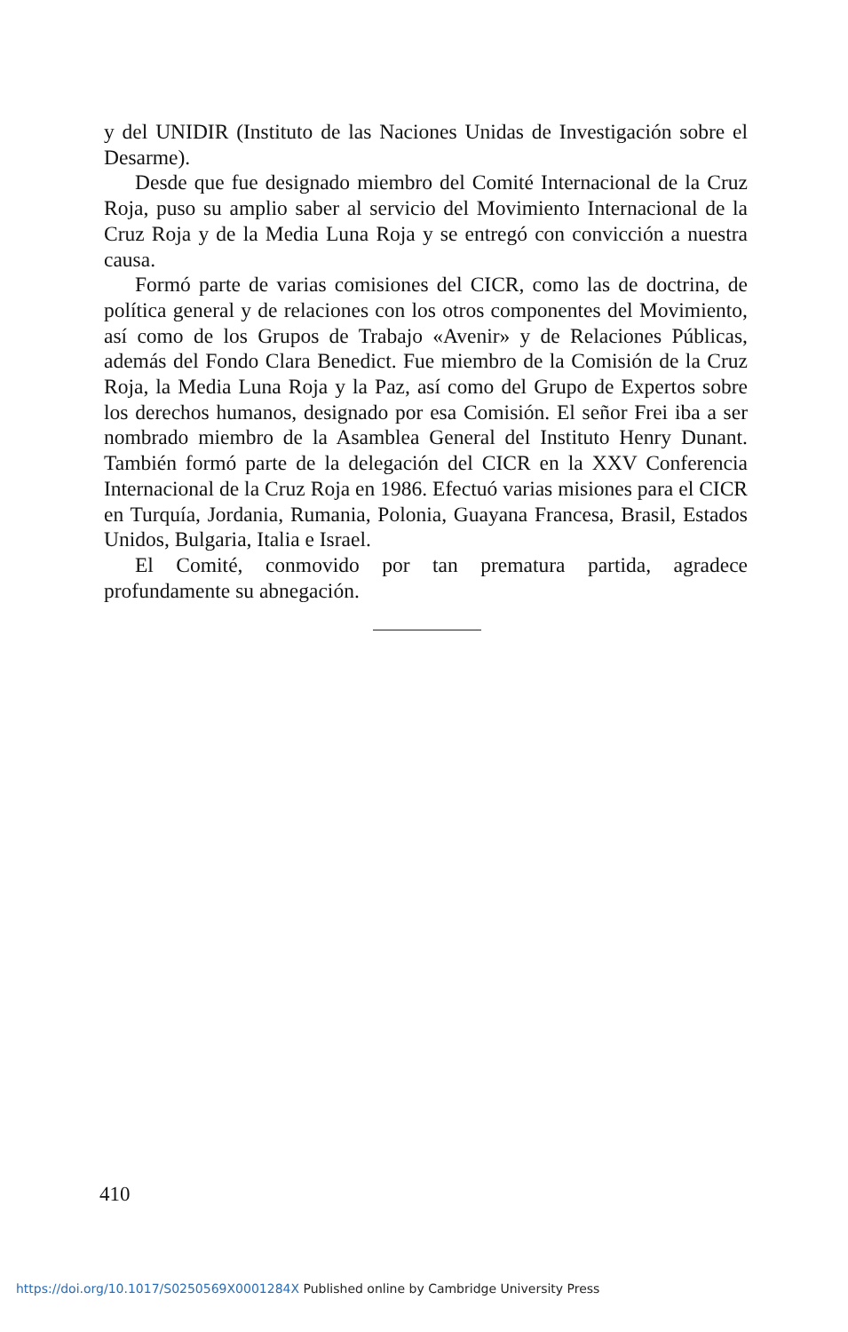y del UNIDIR (Instituto de las Naciones Unidas de Investigación sobre el Desarme).
Desde que fue designado miembro del Comité Internacional de la Cruz Roja, puso su amplio saber al servicio del Movimiento Internacional de la Cruz Roja y de la Media Luna Roja y se entregó con convicción a nuestra causa.
Formó parte de varias comisiones del CICR, como las de doctrina, de política general y de relaciones con los otros componentes del Movimiento, así como de los Grupos de Trabajo «Avenir» y de Relaciones Públicas, además del Fondo Clara Benedict. Fue miembro de la Comisión de la Cruz Roja, la Media Luna Roja y la Paz, así como del Grupo de Expertos sobre los derechos humanos, designado por esa Comisión. El señor Frei iba a ser nombrado miembro de la Asamblea General del Instituto Henry Dunant. También formó parte de la delegación del CICR en la XXV Conferencia Internacional de la Cruz Roja en 1986. Efectuó varias misiones para el CICR en Turquía, Jordania, Rumania, Polonia, Guayana Francesa, Brasil, Estados Unidos, Bulgaria, Italia e Israel.
El Comité, conmovido por tan prematura partida, agradece profundamente su abnegación.
410
https://doi.org/10.1017/S0250569X0001284X Published online by Cambridge University Press